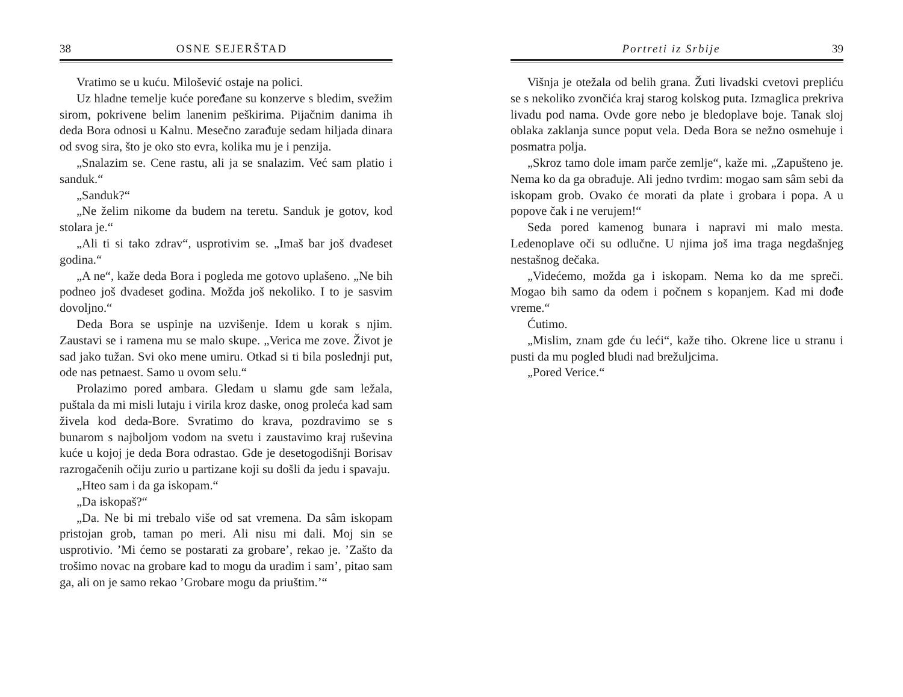38 OSNE SEJERŠTAD
Vratimo se u kuću. Milošević ostaje na polici.
Uz hladne temelje kuće poređane su konzerve s bledim, svežim sirom, pokrivene belim lanenim peškirima. Pijačnim danima ih deda Bora odnosi u Kalnu. Mesečno zarađuje sedam hiljada dinara od svog sira, što je oko sto evra, kolika mu je i penzija.
„Snalazim se. Cene rastu, ali ja se snalazim. Već sam platio i sanduk.“
„Sanduk?“
„Ne želim nikome da budem na teretu. Sanduk je gotov, kod stolara je.“
„Ali ti si tako zdrav“, usprotivim se. „Imaš bar još dvadeset godina.“
„A ne“, kaže deda Bora i pogleda me gotovo uplašeno. „Ne bih podneo još dvadeset godina. Možda još nekoliko. I to je sasvim dovoljno.“
Deda Bora se uspinje na uzvišenje. Idem u korak s njim. Zaustavi se i ramena mu se malo skupe. „Verica me zove. Život je sad jako tužan. Svi oko mene umiru. Otkad si ti bila poslednji put, ode nas petnaest. Samo u ovom selu.“
Prolazimo pored ambara. Gledam u slamu gde sam ležala, puštala da mi misli lutaju i virila kroz daske, onog proleća kad sam živela kod deda-Bore. Svratimo do krava, pozdravimo se s bunarom s najboljom vodom na svetu i zaustavimo kraj ruševina kuće u kojoj je deda Bora odrastao. Gde je desetogodišnji Borisav razrogačenih očiju zurio u partizane koji su došli da jedu i spavaju.
„Hteo sam i da ga iskopam.“
„Da iskopaš?“
„Da. Ne bi mi trebalo više od sat vremena. Da sâm iskopam pristojan grob, taman po meri. Ali nisu mi dali. Moj sin se usprotivio. ’Mi ćemo se postarati za grobare’, rekao je. ’Zašto da trošimo novac na grobare kad to mogu da uradim i sam’, pitao sam ga, ali on je samo rekao ’Grobare mogu da priuštim.’“
Portreti iz Srbije 39
Višnja je otežala od belih grana. Žuti livadski cvetovi prepliću se s nekoliko zvončića kraj starog kolskog puta. Izmaglica prekriva livadu pod nama. Ovde gore nebo je bledoplave boje. Tanak sloj oblaka zaklanja sunce poput vela. Deda Bora se nežno osmehuje i posmatra polja.
„Skroz tamo dole imam parče zemlje“, kaže mi. „Zapušteno je. Nema ko da ga obrađuje. Ali jedno tvrdim: mogao sam sâm sebi da iskopam grob. Ovako će morati da plate i grobara i popa. A u popove čak i ne verujem!“
Seda pored kamenog bunara i napravi mi malo mesta. Ledenoplave oči su odlučne. U njima još ima traga negdašnjeg nestašnog dečaka.
„Videćemo, možda ga i iskopam. Nema ko da me spreči. Mogao bih samo da odem i počnem s kopanjem. Kad mi dođe vreme.“
Ćutimo.
„Mislim, znam gde ću leći“, kaže tiho. Okrene lice u stranu i pusti da mu pogled bludi nad brežuljcima.
„Pored Verice.“